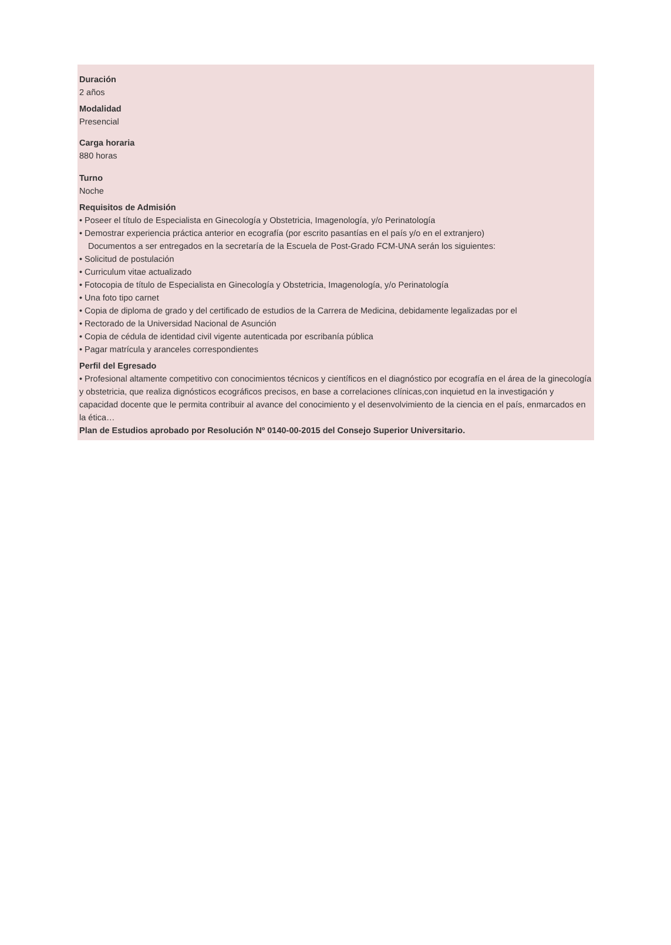Duración
2 años
Modalidad
Presencial
Carga horaria
880 horas
Turno
Noche
Requisitos de Admisión
• Poseer el título de Especialista en Ginecología y Obstetricia, Imagenología, y/o Perinatología
• Demostrar experiencia práctica anterior en ecografía (por escrito pasantías en el país y/o en el extranjero)
Documentos a ser entregados en la secretaría de la Escuela de Post-Grado FCM-UNA serán los siguientes:
• Solicitud de postulación
• Curriculum vitae actualizado
• Fotocopia de título de Especialista en Ginecología y Obstetricia, Imagenología, y/o Perinatología
• Una foto tipo carnet
• Copia de diploma de grado y del certificado de estudios de la Carrera de Medicina, debidamente legalizadas por el
• Rectorado de la Universidad Nacional de Asunción
• Copia de cédula de identidad civil vigente autenticada por escribanía pública
• Pagar matrícula y aranceles correspondientes
Perfil del Egresado
• Profesional altamente competitivo con conocimientos técnicos y científicos en el diagnóstico por ecografía en el área de la ginecología y obstetricia, que realiza dignósticos ecográficos precisos, en base a correlaciones clínicas,con inquietud en la investigación y capacidad docente que le permita contribuir al avance del conocimiento y el desenvolvimiento de la ciencia en el país, enmarcados en la ética…
Plan de Estudios aprobado por Resolución Nº 0140-00-2015 del Consejo Superior Universitario.